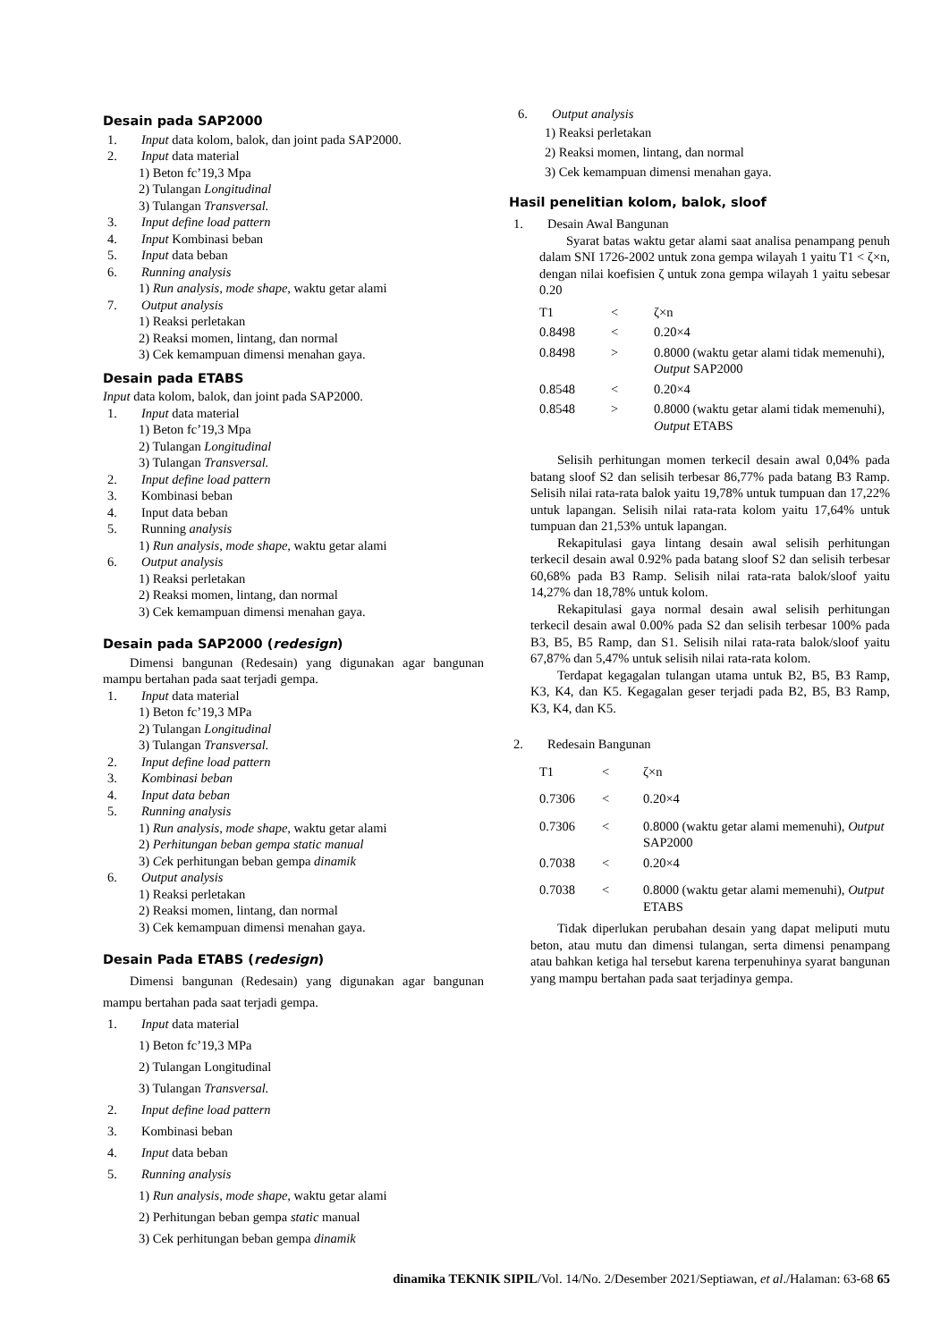Desain pada SAP2000
1. Input data kolom, balok, dan joint pada SAP2000.
2. Input data material
1) Beton fc’19,3 Mpa
2) Tulangan Longitudinal
3) Tulangan Transversal.
3. Input define load pattern
4. Input Kombinasi beban
5. Input data beban
6. Running analysis
1) Run analysis, mode shape, waktu getar alami
7. Output analysis
1) Reaksi perletakan
2) Reaksi momen, lintang, dan normal
3) Cek kemampuan dimensi menahan gaya.
Desain pada ETABS
Input data kolom, balok, dan joint pada SAP2000.
1. Input data material
1) Beton fc’19,3 Mpa
2) Tulangan Longitudinal
3) Tulangan Transversal.
2. Input define load pattern
3. Kombinasi beban
4. Input data beban
5. Running analysis
1) Run analysis, mode shape, waktu getar alami
6. Output analysis
1) Reaksi perletakan
2) Reaksi momen, lintang, dan normal
3) Cek kemampuan dimensi menahan gaya.
Desain pada SAP2000 (redesign)
Dimensi bangunan (Redesain) yang digunakan agar bangunan mampu bertahan pada saat terjadi gempa.
1. Input data material
1) Beton fc’19,3 MPa
2) Tulangan Longitudinal
3) Tulangan Transversal.
2. Input define load pattern
3. Kombinasi beban
4. Input data beban
5. Running analysis
1) Run analysis, mode shape, waktu getar alami
2) Perhitungan beban gempa static manual
3) Cek perhitungan beban gempa dinamik
6. Output analysis
1) Reaksi perletakan
2) Reaksi momen, lintang, dan normal
3) Cek kemampuan dimensi menahan gaya.
Desain Pada ETABS (redesign)
Dimensi bangunan (Redesain) yang digunakan agar bangunan mampu bertahan pada saat terjadi gempa.
1. Input data material
1) Beton fc’19,3 MPa
2) Tulangan Longitudinal
3) Tulangan Transversal.
2. Input define load pattern
3. Kombinasi beban
4. Input data beban
5. Running analysis
1) Run analysis, mode shape, waktu getar alami
2) Perhitungan beban gempa static manual
3) Cek perhitungan beban gempa dinamik
6. Output analysis
1) Reaksi perletakan
2) Reaksi momen, lintang, dan normal
3) Cek kemampuan dimensi menahan gaya.
Hasil penelitian kolom, balok, sloof
1. Desain Awal Bangunan
Syarat batas waktu getar alami saat analisa penampang penuh dalam SNI 1726-2002 untuk zona gempa wilayah 1 yaitu T1 < ζ×n, dengan nilai koefisien ζ untuk zona gempa wilayah 1 yaitu sebesar 0.20
| T1 | < | ζ×n |
| 0.8498 | < | 0.20×4 |
| 0.8498 | > | 0.8000 (waktu getar alami tidak memenuhi), Output SAP2000 |
| 0.8548 | < | 0.20×4 |
| 0.8548 | > | 0.8000 (waktu getar alami tidak memenuhi), Output ETABS |
Selisih perhitungan momen terkecil desain awal 0,04% pada batang sloof S2 dan selisih terbesar 86,77% pada batang B3 Ramp. Selisih nilai rata-rata balok yaitu 19,78% untuk tumpuan dan 17,22% untuk lapangan. Selisih nilai rata-rata kolom yaitu 17,64% untuk tumpuan dan 21,53% untuk lapangan.
Rekapitulasi gaya lintang desain awal selisih perhitungan terkecil desain awal 0.92% pada batang sloof S2 dan selisih terbesar 60,68% pada B3 Ramp. Selisih nilai rata-rata balok/sloof yaitu 14,27% dan 18,78% untuk kolom.
Rekapitulasi gaya normal desain awal selisih perhitungan terkecil desain awal 0.00% pada S2 dan selisih terbesar 100% pada B3, B5, B5 Ramp, dan S1. Selisih nilai rata-rata balok/sloof yaitu 67,87% dan 5,47% untuk selisih nilai rata-rata kolom.
Terdapat kegagalan tulangan utama untuk B2, B5, B3 Ramp, K3, K4, dan K5. Kegagalan geser terjadi pada B2, B5, B3 Ramp, K3, K4, dan K5.
2. Redesain Bangunan
| T1 | < | ζ×n |
| 0.7306 | < | 0.20×4 |
| 0.7306 | < | 0.8000 (waktu getar alami memenuhi), Output SAP2000 |
| 0.7038 | < | 0.20×4 |
| 0.7038 | < | 0.8000 (waktu getar alami memenuhi), Output ETABS |
Tidak diperlukan perubahan desain yang dapat meliputi mutu beton, atau mutu dan dimensi tulangan, serta dimensi penampang atau bahkan ketiga hal tersebut karena terpenuhinya syarat bangunan yang mampu bertahan pada saat terjadinya gempa.
dinamika TEKNIK SIPIL/Vol. 14/No. 2/Desember 2021/Septiawan, et al./Halaman: 63-68 65